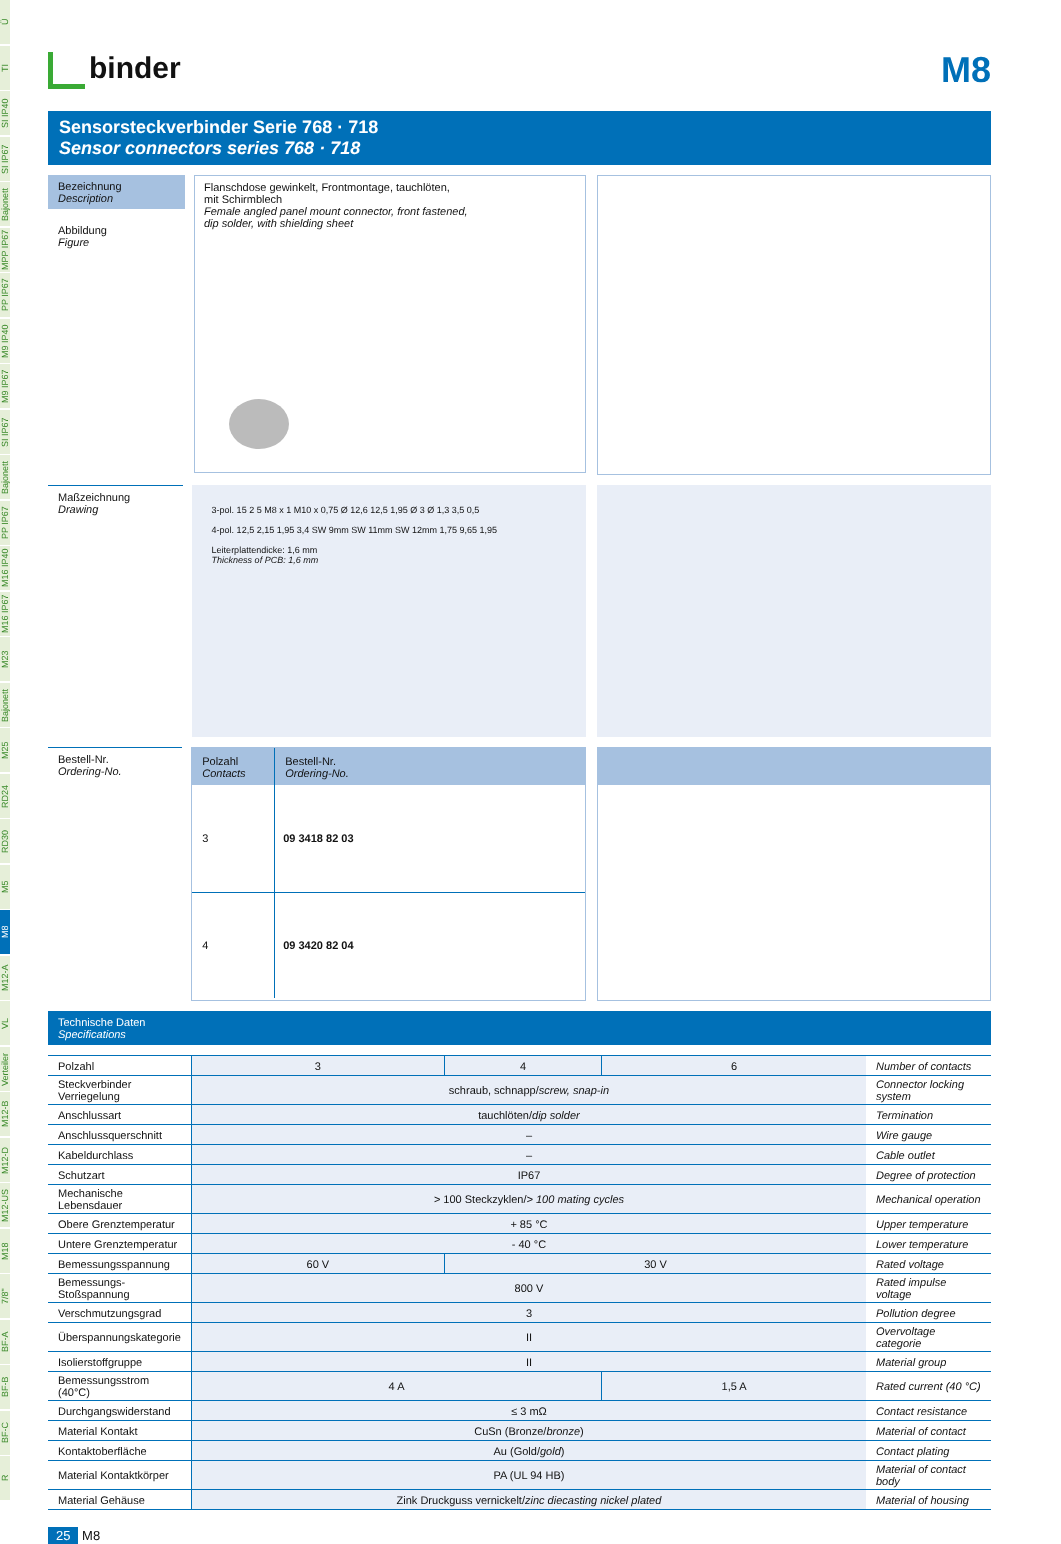Ü
TI
SI IP40
SI IP67
Bajonett
MPP IP67
PP IP67
M9 IP40
M9 IP67
SI IP67
Bajonett
PP IP67
M16 IP40
M16 IP67
M23
Bajonett
M25
RD24
RD30
M5
M8
M12-A
VL
Verteiler
M12-B
M12-D
M12-US
M18
7/8"
BF-A
BF-B
BF-C
R
binder
M8
Sensorsteckverbinder Serie 768 · 718
Sensor connectors series 768 · 718
Bezeichnung
Description
Abbildung
Figure
Flanschdose gewinkelt, Frontmontage, tauchlöten,
mit Schirmblech
Female angled panel mount connector, front fastened,
dip solder, with shielding sheet
Maßzeichnung
Drawing
3-pol. 15 2 5 M8 x 1 M10 x 0,75 Ø 12,6 12,5 1,95 Ø 3 Ø 1,3 3,5 0,5
4-pol. 12,5 2,15 1,95 3,4 SW 9mm SW 11mm SW 12mm 1,75 9,65 1,95
Leiterplattendicke: 1,6 mm
Thickness of PCB: 1,6 mm
Bestell-Nr.
Ordering-No.
| Polzahl Contacts | Bestell-Nr. Ordering-No. |
| 3 | 09 3418 82 03 |
| 4 | 09 3420 82 04 |
Technische Daten
Specifications
| Polzahl | 3 | 4 | 6 | Number of contacts |
| Steckverbinder Verriegelung | schraub, schnapp/ screw, snap-in | | | Connector locking system |
| Anschlussart | tauchlöten/ dip solder | | | Termination |
| Anschlussquerschnitt | – | | | Wire gauge |
| Kabeldurchlass | – | | | Cable outlet |
| Schutzart | IP67 | | | Degree of protection |
| Mechanische Lebensdauer | > 100 Steckzyklen/ > 100 mating cycles | | | Mechanical operation |
| Obere Grenztemperatur | + 85 °C | | | Upper temperature |
| Untere Grenztemperatur | - 40 °C | | | Lower temperature |
| Bemessungsspannung | 60 V | 30 V | | Rated voltage |
| Bemessungs-Stoßspannung | 800 V | | | Rated impulse voltage |
| Verschmutzungsgrad | 3 | | | Pollution degree |
| Überspannungskategorie | II | | | Overvoltage categorie |
| Isolierstoffgruppe | II | | | Material group |
| Bemessungsstrom (40°C) | 4 A | | 1,5 A | Rated current (40 °C) |
| Durchgangswiderstand | ≤ 3 mΩ | | | Contact resistance |
| Material Kontakt | CuSn (Bronze/ bronze ) | | | Material of contact |
| Kontaktoberfläche | Au (Gold/ gold ) | | | Contact plating |
| Material Kontaktkörper | PA (UL 94 HB) | | | Material of contact body |
| Material Gehäuse | Zink Druckguss vernickelt/ zinc diecasting nickel plated | | | Material of housing |
25 M8